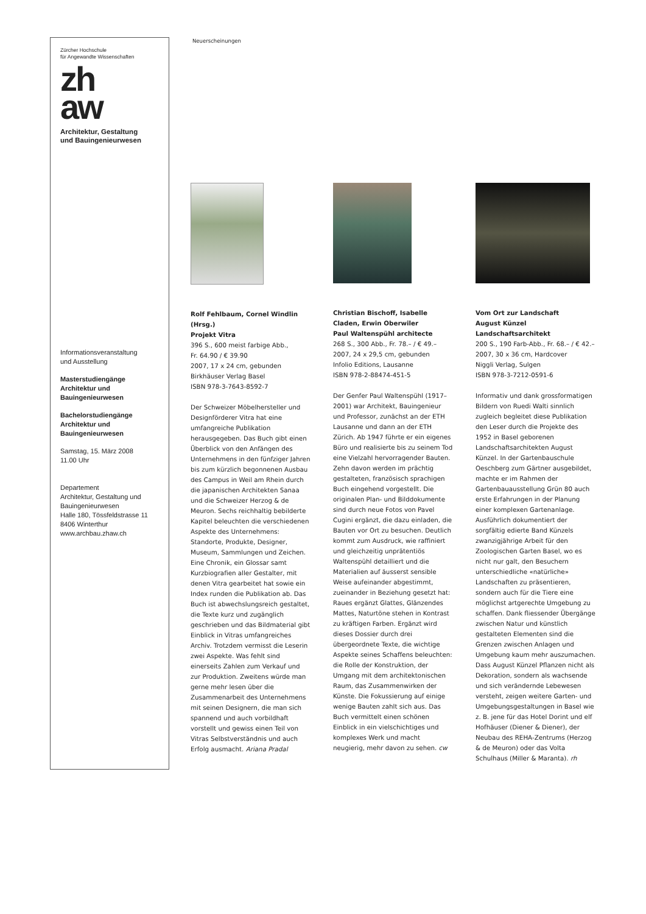Zürcher Hochschule
für Angewandte Wissenschaften
zh
aw
Architektur, Gestaltung
und Bauingenieurwesen
Informationsveranstaltung
und Ausstellung
Masterstudiengänge
Architektur und
Bauingenieurwesen
Bachelorstudiengänge
Architektur und
Bauingenieurwesen
Samstag, 15. März 2008
11.00 Uhr
Departement
Architektur, Gestaltung und
Bauingenieurwesen
Halle 180, Tössfeldstrasse 11
8406 Winterthur
www.archbau.zhaw.ch
Neuerscheinungen
Rolf Fehlbaum, Cornel Windlin (Hrsg.)
Projekt Vitra
396 S., 600 meist farbige Abb.,
Fr. 64.90 / € 39.90
2007, 17 x 24 cm, gebunden
Birkhäuser Verlag Basel
ISBN 978-3-7643-8592-7
Der Schweizer Möbelhersteller und Designförderer Vitra hat eine umfangreiche Publikation herausgegeben. Das Buch gibt einen Überblick von den Anfängen des Unternehmens in den fünfziger Jahren bis zum kürzlich begonnenen Ausbau des Campus in Weil am Rhein durch die japanischen Architekten Sanaa und die Schweizer Herzog & de Meuron. Sechs reichhaltig bebilderte Kapitel beleuchten die verschiedenen Aspekte des Unternehmens: Standorte, Produkte, Designer, Museum, Sammlungen und Zeichen. Eine Chronik, ein Glossar samt Kurzbiografien aller Gestalter, mit denen Vitra gearbeitet hat sowie ein Index runden die Publikation ab. Das Buch ist abwechslungsreich gestaltet, die Texte kurz und zugänglich geschrieben und das Bildmaterial gibt Einblick in Vitras umfangreiches Archiv. Trotzdem vermisst die Leserin zwei Aspekte. Was fehlt sind einerseits Zahlen zum Verkauf und zur Produktion. Zweitens würde man gerne mehr lesen über die Zusammenarbeit des Unternehmens mit seinen Designern, die man sich spannend und auch vorbildhaft vorstellt und gewiss einen Teil von Vitras Selbstverständnis und auch Erfolg ausmacht. Ariana Pradal
Christian Bischoff, Isabelle Claden, Erwin Oberwiler
Paul Waltenspühl architecte
268 S., 300 Abb., Fr. 78.– / € 49.–
2007, 24 x 29,5 cm, gebunden
Infolio Editions, Lausanne
ISBN 978-2-88474-451-5
Der Genfer Paul Waltenspühl (1917–2001) war Architekt, Bauingenieur und Professor, zunächst an der ETH Lausanne und dann an der ETH Zürich. Ab 1947 führte er ein eigenes Büro und realisierte bis zu seinem Tod eine Vielzahl hervorragender Bauten. Zehn davon werden im prächtig gestalteten, französisch sprachigen Buch eingehend vorgestellt. Die originalen Plan- und Bilddokumente sind durch neue Fotos von Pavel Cugini ergänzt, die dazu einladen, die Bauten vor Ort zu besuchen. Deutlich kommt zum Ausdruck, wie raffiniert und gleichzeitig unprätentiös Waltenspühl detailliert und die Materialien auf äusserst sensible Weise aufeinander abgestimmt, zueinander in Beziehung gesetzt hat: Raues ergänzt Glattes, Glänzendes Mattes, Naturtöne stehen in Kontrast zu kräftigen Farben. Ergänzt wird dieses Dossier durch drei übergeordnete Texte, die wichtige Aspekte seines Schaffens beleuchten: die Rolle der Konstruktion, der Umgang mit dem architektonischen Raum, das Zusammenwirken der Künste. Die Fokussierung auf einige wenige Bauten zahlt sich aus. Das Buch vermittelt einen schönen Einblick in ein vielschichtiges und komplexes Werk und macht neugierig, mehr davon zu sehen. cw
Vom Ort zur Landschaft
August Künzel Landschaftsarchitekt
200 S., 190 Farb-Abb., Fr. 68.– / € 42.–
2007, 30 x 36 cm, Hardcover
Niggli Verlag, Sulgen
ISBN 978-3-7212-0591-6
Informativ und dank grossformatigen Bildern von Ruedi Walti sinnlich zugleich begleitet diese Publikation den Leser durch die Projekte des 1952 in Basel geborenen Landschaftsarchitekten August Künzel. In der Gartenbauschule Oeschberg zum Gärtner ausgebildet, machte er im Rahmen der Gartenbauausstellung Grün 80 auch erste Erfahrungen in der Planung einer komplexen Gartenanlage. Ausführlich dokumentiert der sorgfältig edierte Band Künzels zwanzigjährige Arbeit für den Zoologischen Garten Basel, wo es nicht nur galt, den Besuchern unterschiedliche «natürliche» Landschaften zu präsentieren, sondern auch für die Tiere eine möglichst artgerechte Umgebung zu schaffen. Dank fliessender Übergänge zwischen Natur und künstlich gestalteten Elementen sind die Grenzen zwischen Anlagen und Umgebung kaum mehr auszumachen. Dass August Künzel Pflanzen nicht als Dekoration, sondern als wachsende und sich verändernde Lebewesen versteht, zeigen weitere Garten- und Umgebungsgestaltungen in Basel wie z. B. jene für das Hotel Dorint und elf Hofhäuser (Diener & Diener), der Neubau des REHA-Zentrums (Herzog & de Meuron) oder das Volta Schulhaus (Miller & Maranta). rh